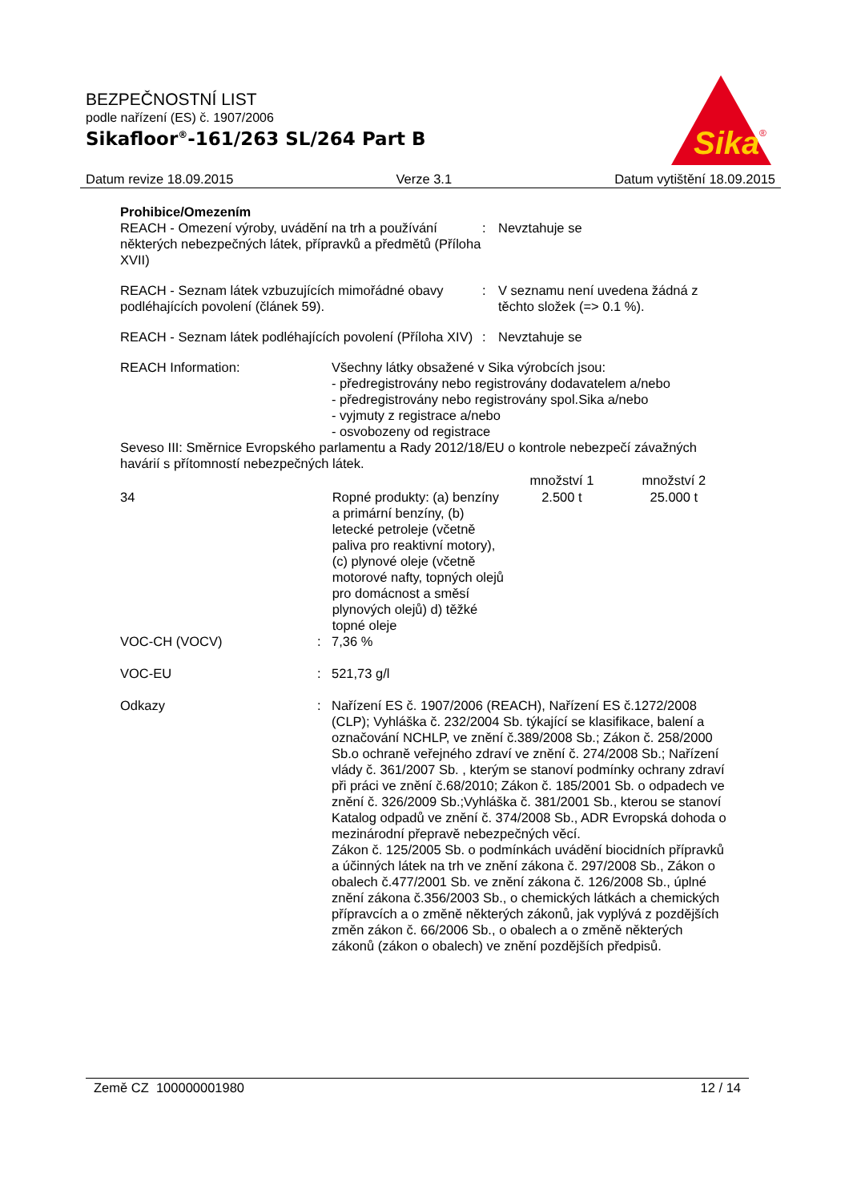BEZPEČNOSTNÍ LIST
podle nařízení (ES) č. 1907/2006
Sikafloor<sup>®</sup>-161/263 SL/264 Part B
Sika
®
Datum revize 18.09.2015 Verze 3.1 Datum vytištění 18.09.2015
Prohibice/Omezením
| REACH - Omezení výroby, uvádění na trh a používání některých nebezpečných látek, přípravků a předmětů (Příloha XVII) | : | Nevztahuje se |
| REACH - Seznam látek vzbuzujících mimořádné obavy podléhajících povolení (článek 59). | : | V seznamu není uvedena žádná z těchto složek (=> 0.1 %). |
| REACH - Seznam látek podléhajících povolení (Příloha XIV) | : | Nevztahuje se |
| REACH Information: | Všechny látky obsažené v Sika výrobcích jsou: - předregistrovány nebo registrovány dodavatelem a/nebo - předregistrovány nebo registrovány spol.Sika a/nebo - vyjmuty z registrace a/nebo - osvobozeny od registrace |
Seveso III: Směrnice Evropského parlamentu a Rady 2012/18/EU o kontrole nebezpečí závažných havárií s přítomností nebezpečných látek.
| | | množství 1 | množství 2 |
| --- | --- | --- | --- |
| 34 | Ropné produkty: (a) benzíny a primární benzíny, (b) letecké petroleje (včetně paliva pro reaktivní motory), (c) plynové oleje (včetně motorové nafty, topných olejů pro domácnost a směsí plynových olejů) d) těžké topné oleje | 2.500 t | 25.000 t |
| VOC-CH (VOCV) | : | 7,36 % |
| VOC-EU | : | 521,73 g/l |
| Odkazy | : | Nařízení ES č. 1907/2006 (REACH), Nařízení ES č.1272/2008 (CLP); Vyhláška č. 232/2004 Sb. týkající se klasifikace, balení a označování NCHLP, ve znění č.389/2008 Sb.; Zákon č. 258/2000 Sb.o ochraně veřejného zdraví ve znění č. 274/2008 Sb.; Nařízení vlády č. 361/2007 Sb. , kterým se stanoví podmínky ochrany zdraví při práci ve znění č.68/2010; Zákon č. 185/2001 Sb. o odpadech ve znění č. 326/2009 Sb.;Vyhláška č. 381/2001 Sb., kterou se stanoví Katalog odpadů ve znění č. 374/2008 Sb., ADR Evropská dohoda o mezinárodní přepravě nebezpečných věcí. Zákon č. 125/2005 Sb. o podmínkách uvádění biocidních přípravků a účinných látek na trh ve znění zákona č. 297/2008 Sb., Zákon o obalech č.477/2001 Sb. ve znění zákona č. 126/2008 Sb., úplné znění zákona č.356/2003 Sb., o chemických látkách a chemických přípravcích a o změně některých zákonů, jak vyplývá z pozdějších změn zákon č. 66/2006 Sb., o obalech a o změně některých zákonů (zákon o obalech) ve znění pozdějších předpisů. |
Země CZ 100000001980 12 / 14